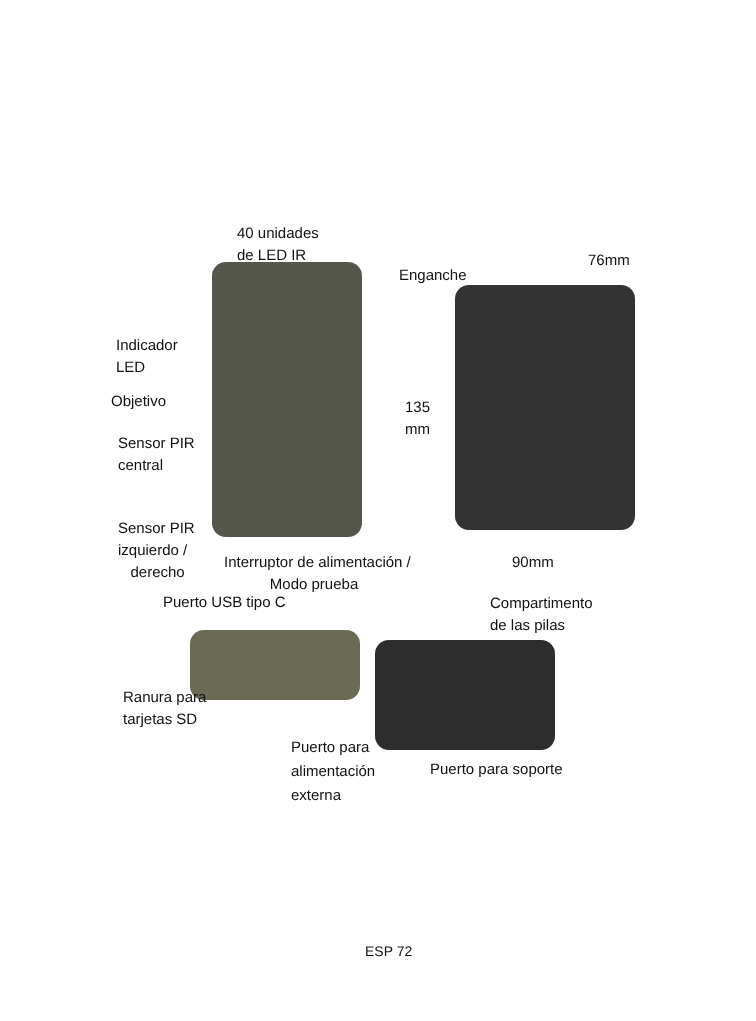40 unidades
de LED IR
Enganche
76mm
Indicador
LED
Objetivo
135
mm
Sensor PIR
central
Sensor PIR
izquierdo /
derecho
Interruptor de alimentación /
Modo prueba
90mm
Puerto USB tipo C
Compartimento
de las pilas
Ranura para
tarjetas SD
Puerto para
alimentación
externa
Puerto para soporte
ESP 72